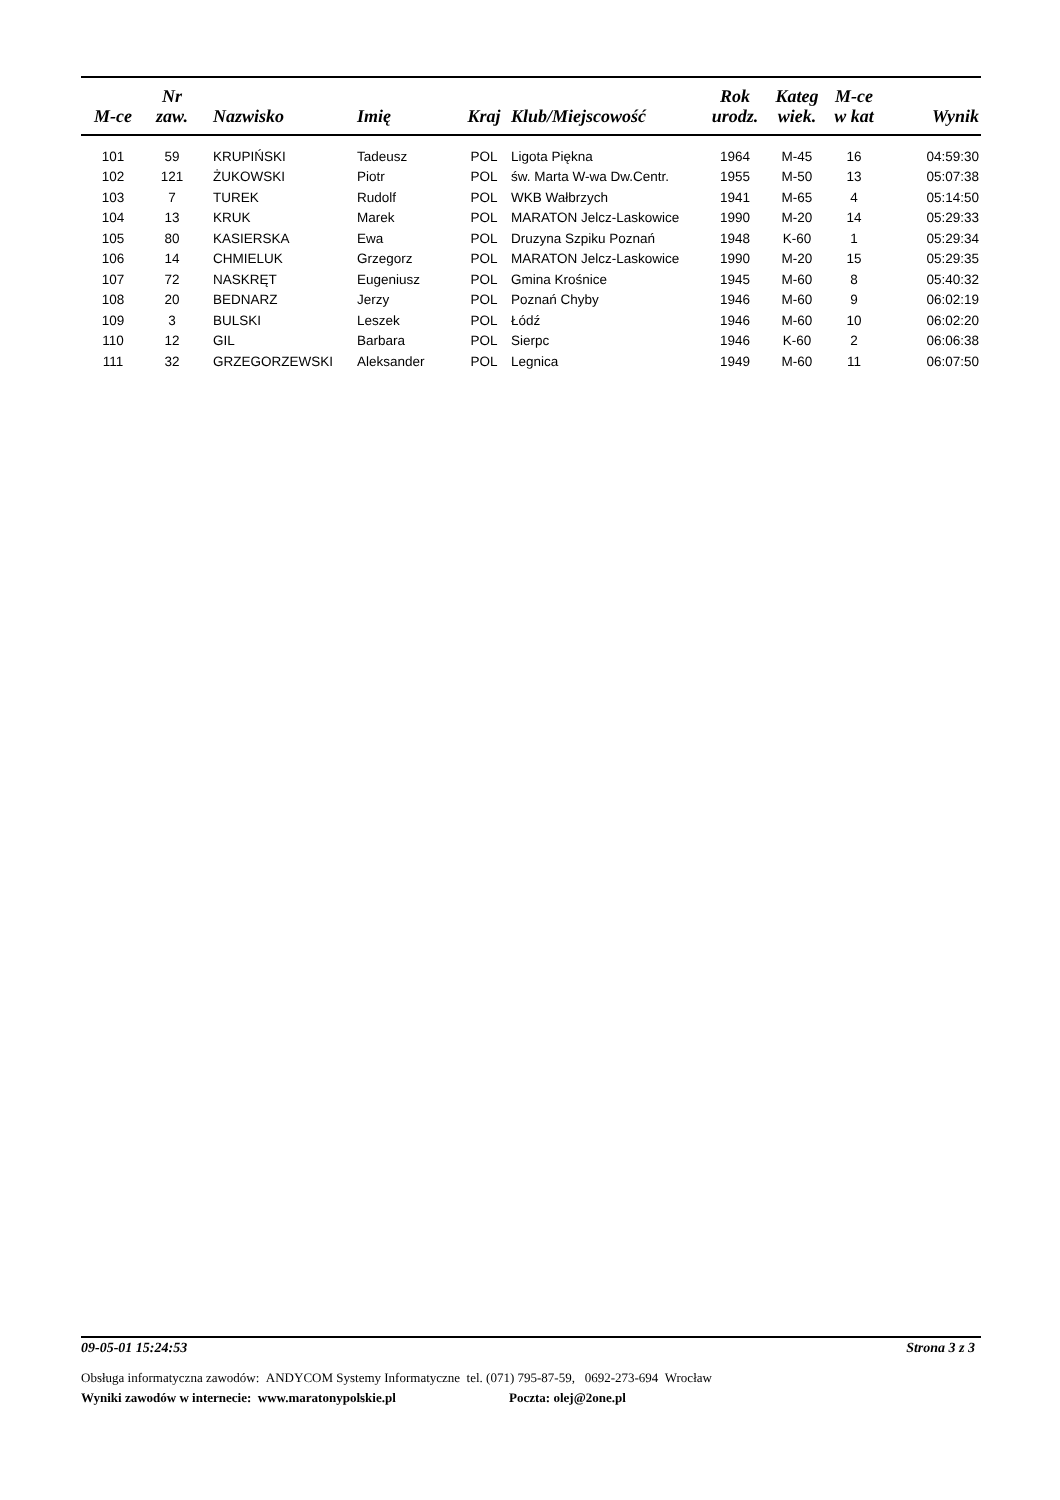| M-ce | Nr zaw. | Nazwisko | Imię | Kraj | Klub/Miejscowość | Rok urodz. | Kateg wiek. | M-ce w kat | Wynik |
| --- | --- | --- | --- | --- | --- | --- | --- | --- | --- |
| 101 | 59 | KRUPIŃSKI | Tadeusz | POL | Ligota Piękna | 1964 | M-45 | 16 | 04:59:30 |
| 102 | 121 | ŻUKOWSKI | Piotr | POL | św. Marta W-wa Dw.Centr. | 1955 | M-50 | 13 | 05:07:38 |
| 103 | 7 | TUREK | Rudolf | POL | WKB Wałbrzych | 1941 | M-65 | 4 | 05:14:50 |
| 104 | 13 | KRUK | Marek | POL | MARATON Jelcz-Laskowice | 1990 | M-20 | 14 | 05:29:33 |
| 105 | 80 | KASIERSKA | Ewa | POL | Druzyna Szpiku Poznań | 1948 | K-60 | 1 | 05:29:34 |
| 106 | 14 | CHMIELUK | Grzegorz | POL | MARATON Jelcz-Laskowice | 1990 | M-20 | 15 | 05:29:35 |
| 107 | 72 | NASKRĘT | Eugeniusz | POL | Gmina Krośnice | 1945 | M-60 | 8 | 05:40:32 |
| 108 | 20 | BEDNARZ | Jerzy | POL | Poznań Chyby | 1946 | M-60 | 9 | 06:02:19 |
| 109 | 3 | BULSKI | Leszek | POL | Łódź | 1946 | M-60 | 10 | 06:02:20 |
| 110 | 12 | GIL | Barbara | POL | Sierpc | 1946 | K-60 | 2 | 06:06:38 |
| 111 | 32 | GRZEGORZEWSKI | Aleksander | POL | Legnica | 1949 | M-60 | 11 | 06:07:50 |
09-05-01 15:24:53 Strona 3 z 3
Obsługa informatyczna zawodów: ANDYCOM Systemy Informatyczne tel. (071) 795-87-59, 0692-273-694 Wrocław
Wyniki zawodów w internecie: www.maratonypolskie.pl Poczta: olej@2one.pl